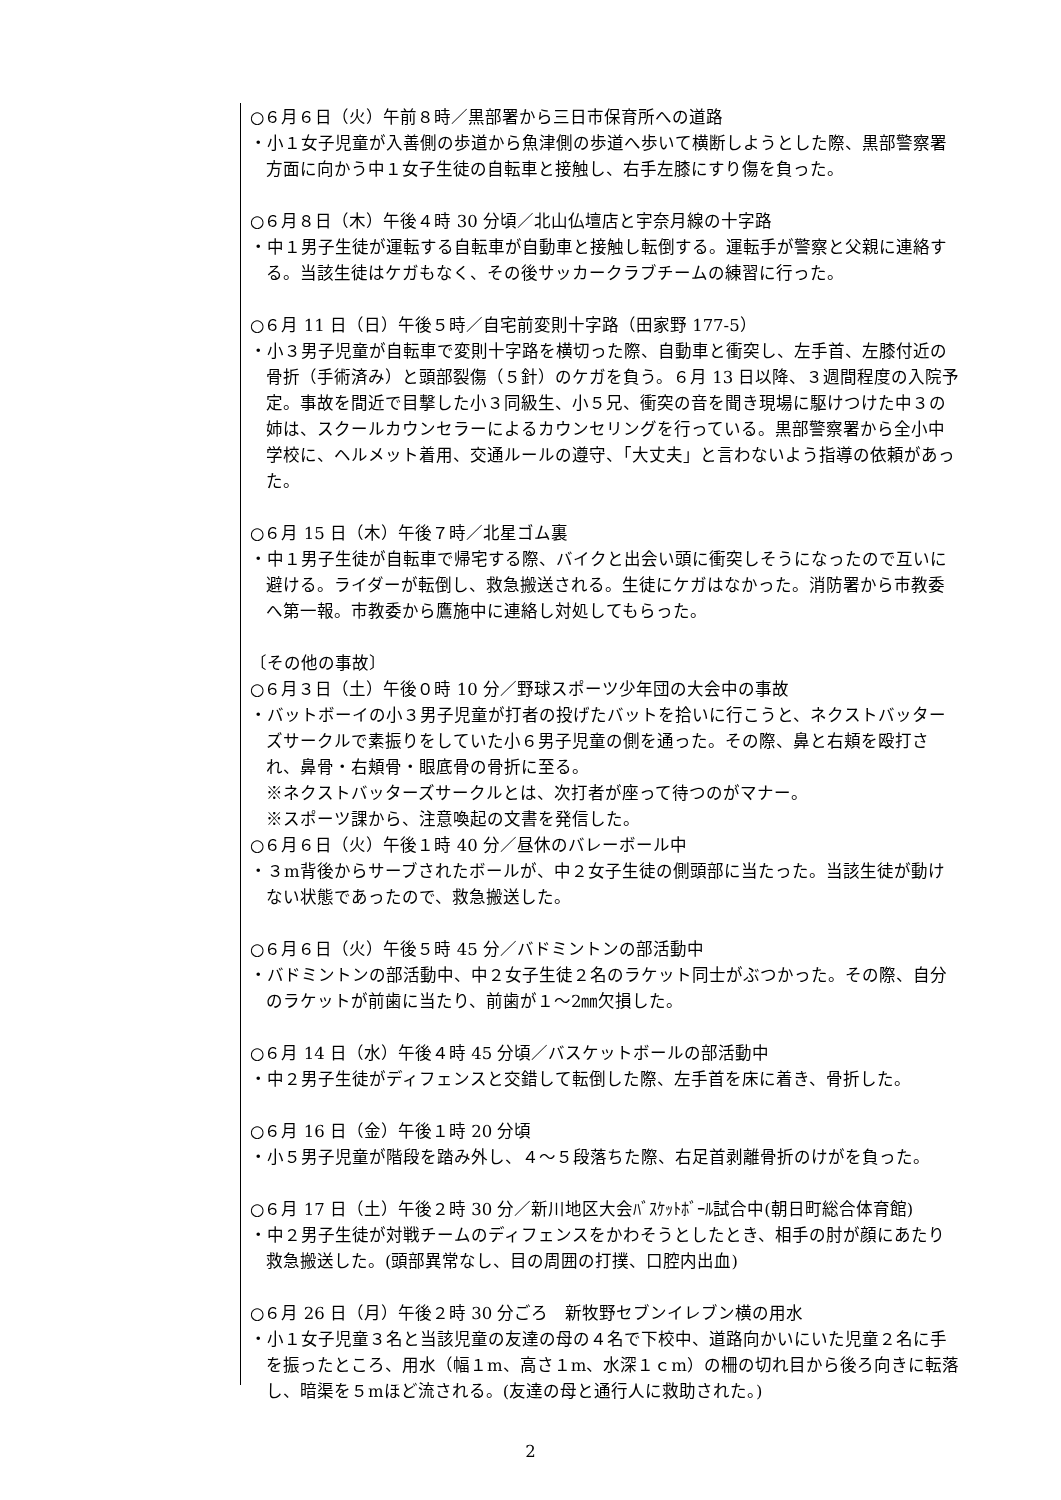○６月６日（火）午前８時／黒部署から三日市保育所への道路
・小１女子児童が入善側の歩道から魚津側の歩道へ歩いて横断しようとした際、黒部警察署方面に向かう中１女子生徒の自転車と接触し、右手左膝にすり傷を負った。
○６月８日（木）午後４時 30 分頃／北山仏壇店と宇奈月線の十字路
・中１男子生徒が運転する自転車が自動車と接触し転倒する。運転手が警察と父親に連絡する。当該生徒はケガもなく、その後サッカークラブチームの練習に行った。
○６月 11 日（日）午後５時／自宅前変則十字路（田家野 177-5）
・小３男子児童が自転車で変則十字路を横切った際、自動車と衝突し、左手首、左膝付近の骨折（手術済み）と頭部裂傷（５針）のケガを負う。６月 13 日以降、３週間程度の入院予定。事故を間近で目撃した小３同級生、小５兄、衝突の音を聞き現場に駆けつけた中３の姉は、スクールカウンセラーによるカウンセリングを行っている。黒部警察署から全小中学校に、ヘルメット着用、交通ルールの遵守、「大丈夫」と言わないよう指導の依頼があった。
○６月 15 日（木）午後７時／北星ゴム裏
・中１男子生徒が自転車で帰宅する際、バイクと出会い頭に衝突しそうになったので互いに避ける。ライダーが転倒し、救急搬送される。生徒にケガはなかった。消防署から市教委へ第一報。市教委から鷹施中に連絡し対処してもらった。
〔その他の事故〕
○６月３日（土）午後０時 10 分／野球スポーツ少年団の大会中の事故
・バットボーイの小３男子児童が打者の投げたバットを拾いに行こうと、ネクストバッターズサークルで素振りをしていた小６男子児童の側を通った。その際、鼻と右頬を殴打され、鼻骨・右頬骨・眼底骨の骨折に至る。
※ネクストバッターズサークルとは、次打者が座って待つのがマナー。
※スポーツ課から、注意喚起の文書を発信した。
○６月６日（火）午後１時 40 分／昼休のバレーボール中
・３m背後からサーブされたボールが、中２女子生徒の側頭部に当たった。当該生徒が動けない状態であったので、救急搬送した。
○６月６日（火）午後５時 45 分／バドミントンの部活動中
・バドミントンの部活動中、中２女子生徒２名のラケット同士がぶつかった。その際、自分のラケットが前歯に当たり、前歯が１～2㎜欠損した。
○６月 14 日（水）午後４時 45 分頃／バスケットボールの部活動中
・中２男子生徒がディフェンスと交錯して転倒した際、左手首を床に着き、骨折した。
○６月 16 日（金）午後１時 20 分頃
・小５男子児童が階段を踏み外し、４～５段落ちた際、右足首剥離骨折のけがを負った。
○６月 17 日（土）午後２時 30 分／新川地区大会ﾊﾞｽｹｯﾄﾎﾞｰﾙ試合中(朝日町総合体育館)
・中２男子生徒が対戦チームのディフェンスをかわそうとしたとき、相手の肘が顔にあたり救急搬送した。(頭部異常なし、目の周囲の打撲、口腔内出血)
○６月 26 日（月）午後２時 30 分ごろ　新牧野セブンイレブン横の用水
・小１女子児童３名と当該児童の友達の母の４名で下校中、道路向かいにいた児童２名に手を振ったところ、用水（幅１m、高さ１m、水深１ｃm）の柵の切れ目から後ろ向きに転落し、暗渠を５mほど流される。(友達の母と通行人に救助された。)
2